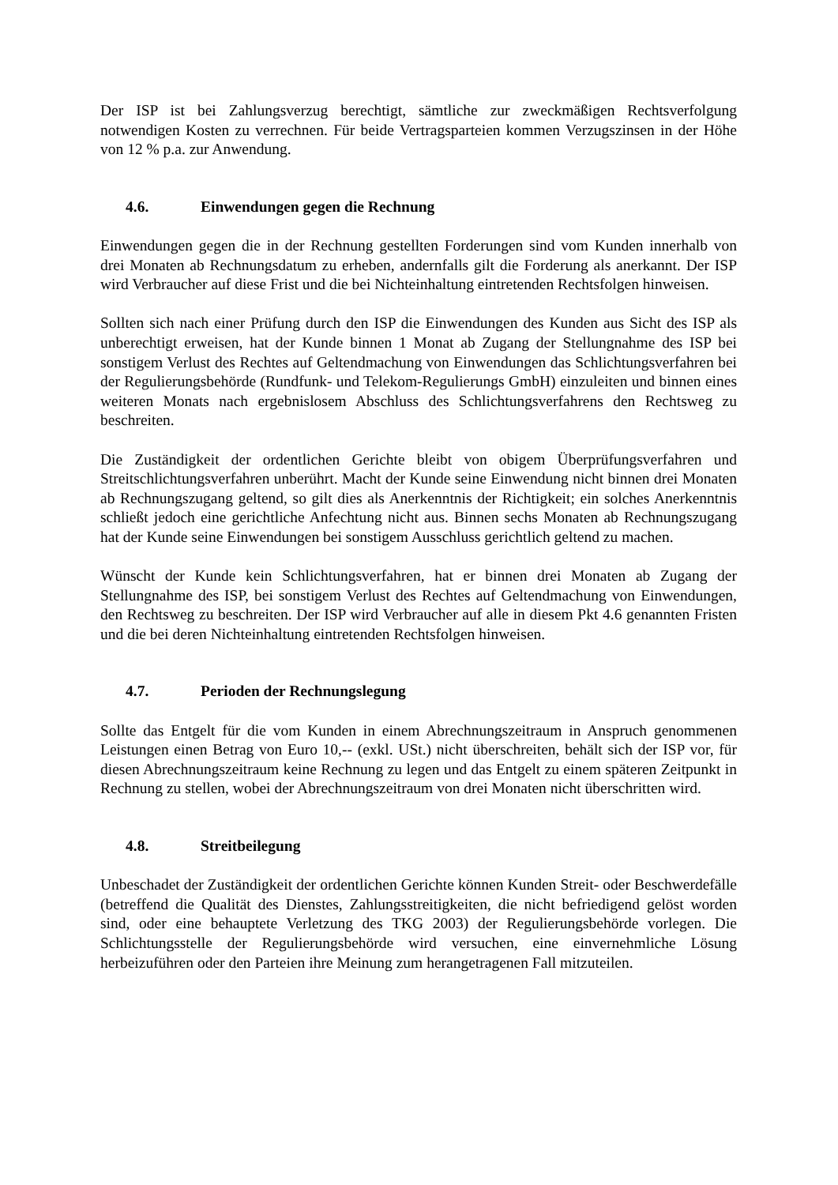Der ISP ist bei Zahlungsverzug berechtigt, sämtliche zur zweckmäßigen Rechtsverfolgung notwendigen Kosten zu verrechnen. Für beide Vertragsparteien kommen Verzugszinsen in der Höhe von 12 % p.a. zur Anwendung.
4.6. Einwendungen gegen die Rechnung
Einwendungen gegen die in der Rechnung gestellten Forderungen sind vom Kunden innerhalb von drei Monaten ab Rechnungsdatum zu erheben, andernfalls gilt die Forderung als anerkannt. Der ISP wird Verbraucher auf diese Frist und die bei Nichteinhaltung eintretenden Rechtsfolgen hinweisen.
Sollten sich nach einer Prüfung durch den ISP die Einwendungen des Kunden aus Sicht des ISP als unberechtigt erweisen, hat der Kunde binnen 1 Monat ab Zugang der Stellungnahme des ISP bei sonstigem Verlust des Rechtes auf Geltendmachung von Einwendungen das Schlichtungsverfahren bei der Regulierungsbehörde (Rundfunk- und Telekom-Regulierungs GmbH) einzuleiten und binnen eines weiteren Monats nach ergebnislosem Abschluss des Schlichtungsverfahrens den Rechtsweg zu beschreiten.
Die Zuständigkeit der ordentlichen Gerichte bleibt von obigem Überprüfungsverfahren und Streitschlichtungsverfahren unberührt. Macht der Kunde seine Einwendung nicht binnen drei Monaten ab Rechnungszugang geltend, so gilt dies als Anerkenntnis der Richtigkeit; ein solches Anerkenntnis schließt jedoch eine gerichtliche Anfechtung nicht aus. Binnen sechs Monaten ab Rechnungszugang hat der Kunde seine Einwendungen bei sonstigem Ausschluss gerichtlich geltend zu machen.
Wünscht der Kunde kein Schlichtungsverfahren, hat er binnen drei Monaten ab Zugang der Stellungnahme des ISP, bei sonstigem Verlust des Rechtes auf Geltendmachung von Einwendungen, den Rechtsweg zu beschreiten. Der ISP wird Verbraucher auf alle in diesem Pkt 4.6 genannten Fristen und die bei deren Nichteinhaltung eintretenden Rechtsfolgen hinweisen.
4.7. Perioden der Rechnungslegung
Sollte das Entgelt für die vom Kunden in einem Abrechnungszeitraum in Anspruch genommenen Leistungen einen Betrag von Euro 10,-- (exkl. USt.) nicht überschreiten, behält sich der ISP vor, für diesen Abrechnungszeitraum keine Rechnung zu legen und das Entgelt zu einem späteren Zeitpunkt in Rechnung zu stellen, wobei der Abrechnungszeitraum von drei Monaten nicht überschritten wird.
4.8. Streitbeilegung
Unbeschadet der Zuständigkeit der ordentlichen Gerichte können Kunden Streit- oder Beschwerdefälle (betreffend die Qualität des Dienstes, Zahlungsstreitigkeiten, die nicht befriedigend gelöst worden sind, oder eine behauptete Verletzung des TKG 2003) der Regulierungsbehörde vorlegen. Die Schlichtungsstelle der Regulierungsbehörde wird versuchen, eine einvernehmliche Lösung herbeizuführen oder den Parteien ihre Meinung zum herangetragenen Fall mitzuteilen.